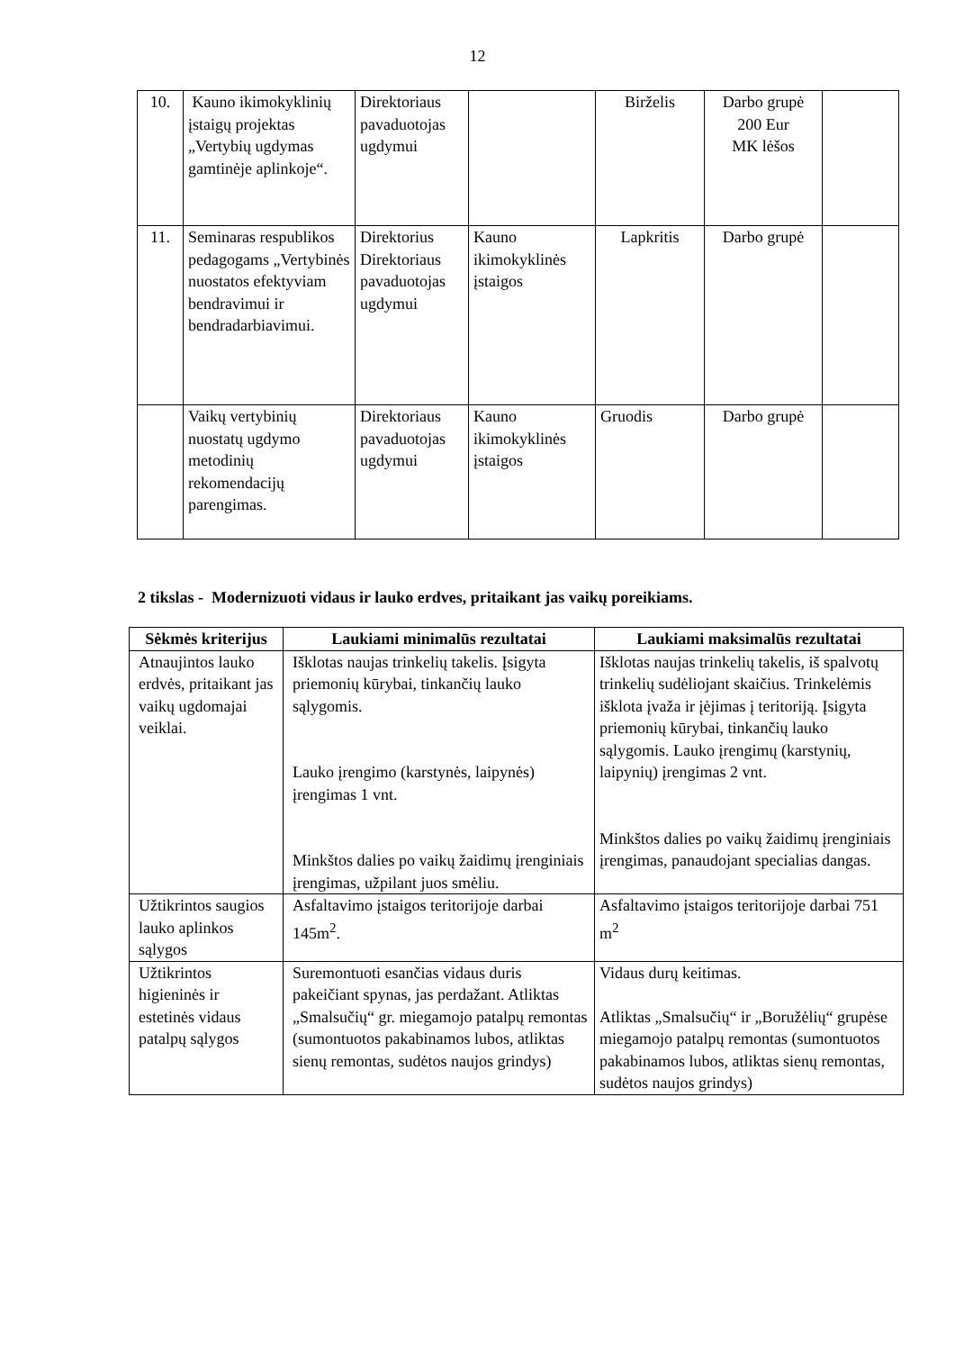12
| 10. | Kauno ikimokyklinių įstaigų projektas „Vertybių ugdymas gamtinėje aplinkoje“. | Direktoriaus pavaduotojas ugdymui | | Birželis | Darbo grupė 200 Eur MK lėšos | |
| 11. | Seminaras respublikos pedagogams „Vertybinės nuostatos efektyviam bendravimui ir bendradarbiavimui. | Direktorius Direktoriaus pavaduotojas ugdymui | Kauno ikimokyklinės įstaigos | Lapkritis | Darbo grupė | |
| | Vaikų vertybinių nuostatų ugdymo metodinių rekomendacijų parengimas. | Direktoriaus pavaduotojas ugdymui | Kauno ikimokyklinės įstaigos | Gruodis | Darbo grupė | |
2 tikslas - Modernizuoti vidaus ir lauko erdves, pritaikant jas vaikų poreikiams.
| Sėkmės kriterijus | Laukiami minimalūs rezultatai | Laukiami maksimalūs rezultatai |
| --- | --- | --- |
| Atnaujintos lauko erdvės, pritaikant jas vaikų ugdomajai veiklai. | Išklotas naujas trinkelių takelis. Įsigyta priemonių kūrybai, tinkančių lauko sąlygomis. Lauko įrengimo (karstynės, laipynės) įrengimas 1 vnt. Minkštos dalies po vaikų žaidimų įrenginiais įrengimas, užpilant juos smėliu. | Išklotas naujas trinkelių takelis, iš spalvotų trinkelių sudėliojant skaičius. Trinkelėmis išklota įvaža ir įėjimas į teritoriją. Įsigyta priemonių kūrybai, tinkančių lauko sąlygomis. Lauko įrengimų (karstynių, laipynių) įrengimas 2 vnt. Minkštos dalies po vaikų žaidimų įrenginiais įrengimas, panaudojant specialias dangas. |
| Užtikrintos saugios lauko aplinkos sąlygos | Asfaltavimo įstaigos teritorijoje darbai 145m<sup>2</sup>. | Asfaltavimo įstaigos teritorijoje darbai 751 m<sup>2</sup> |
| Užtikrintos higieninės ir estetinės vidaus patalpų sąlygos | Suremontuoti esančias vidaus duris pakeičiant spynas, jas perdažant. Atliktas „Smalsučių“ gr. miegamojo patalpų remontas (sumontuotos pakabinamos lubos, atliktas sienų remontas, sudėtos naujos grindys) | Vidaus durų keitimas. Atliktas „Smalsučių“ ir „Boružėlių“ grupėse miegamojo patalpų remontas (sumontuotos pakabinamos lubos, atliktas sienų remontas, sudėtos naujos grindys) |